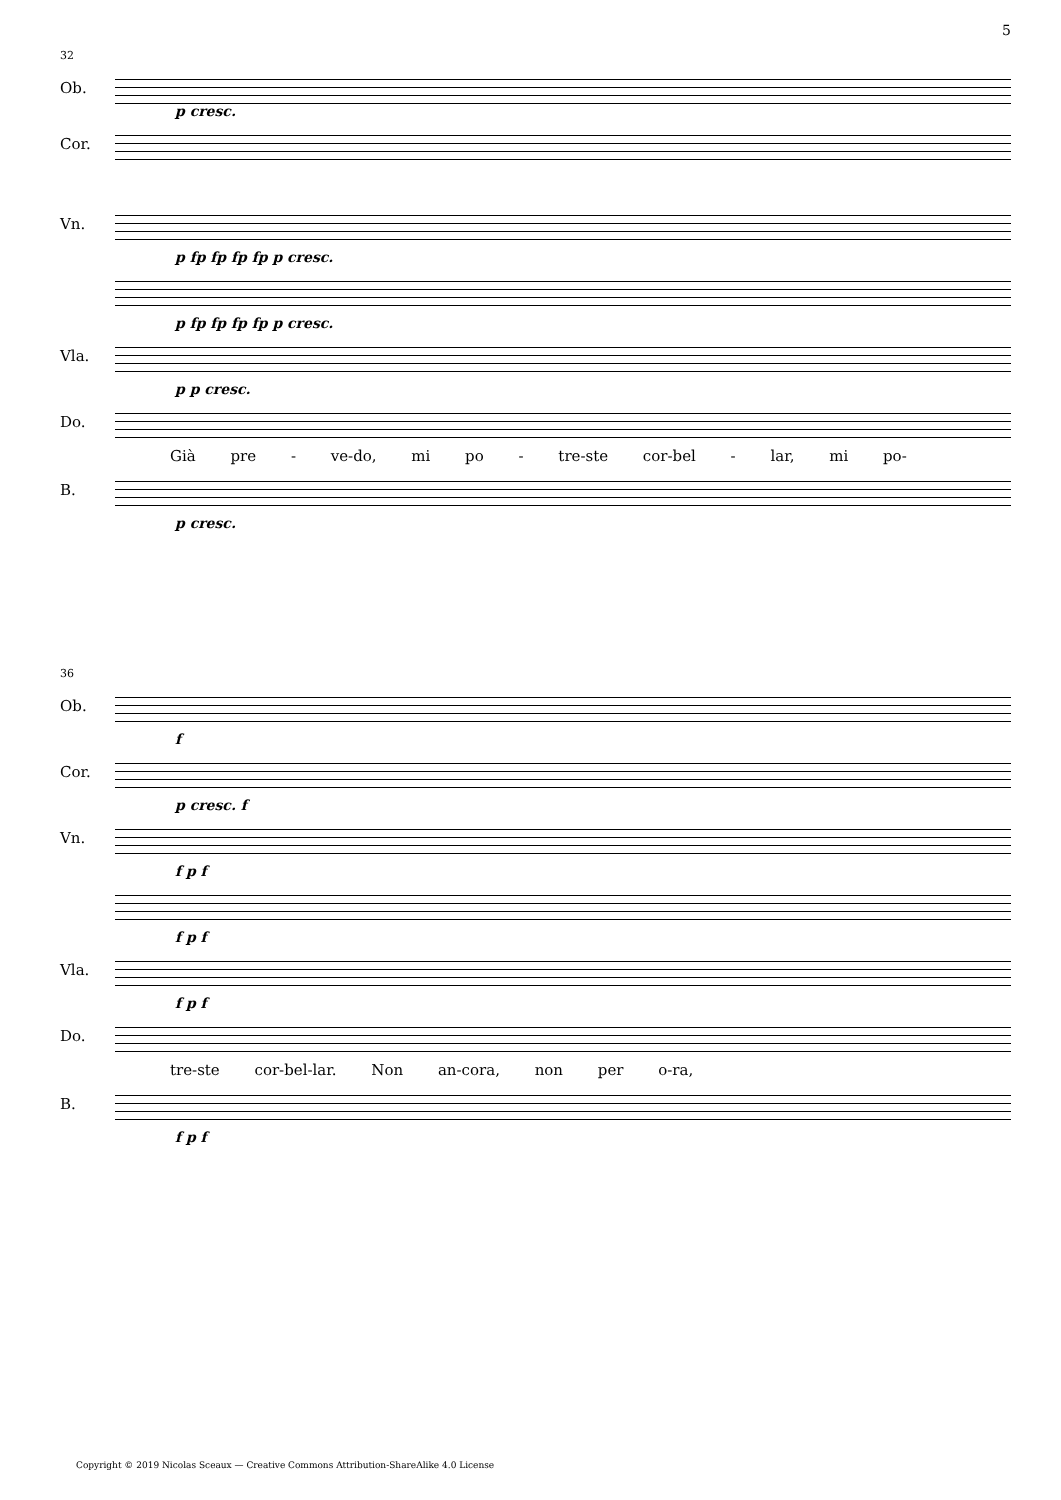5
32
Ob.
p cresc.
Cor.
Vn.
p fp fp fp fp p cresc.
p fp fp fp fp p cresc.
Vla.
p p cresc.
Do.
Già pre - ve-do, mi po - tre-ste cor-bel - lar, mi po-
B.
p cresc.
36
Ob.
f
Cor.
p cresc. f
Vn.
f p f
f p f
Vla.
f p f
Do.
tre-ste cor-bel-lar. Non an-cora, non per o-ra,
B.
f p f
Copyright © 2019 Nicolas Sceaux — Creative Commons Attribution-ShareAlike 4.0 License